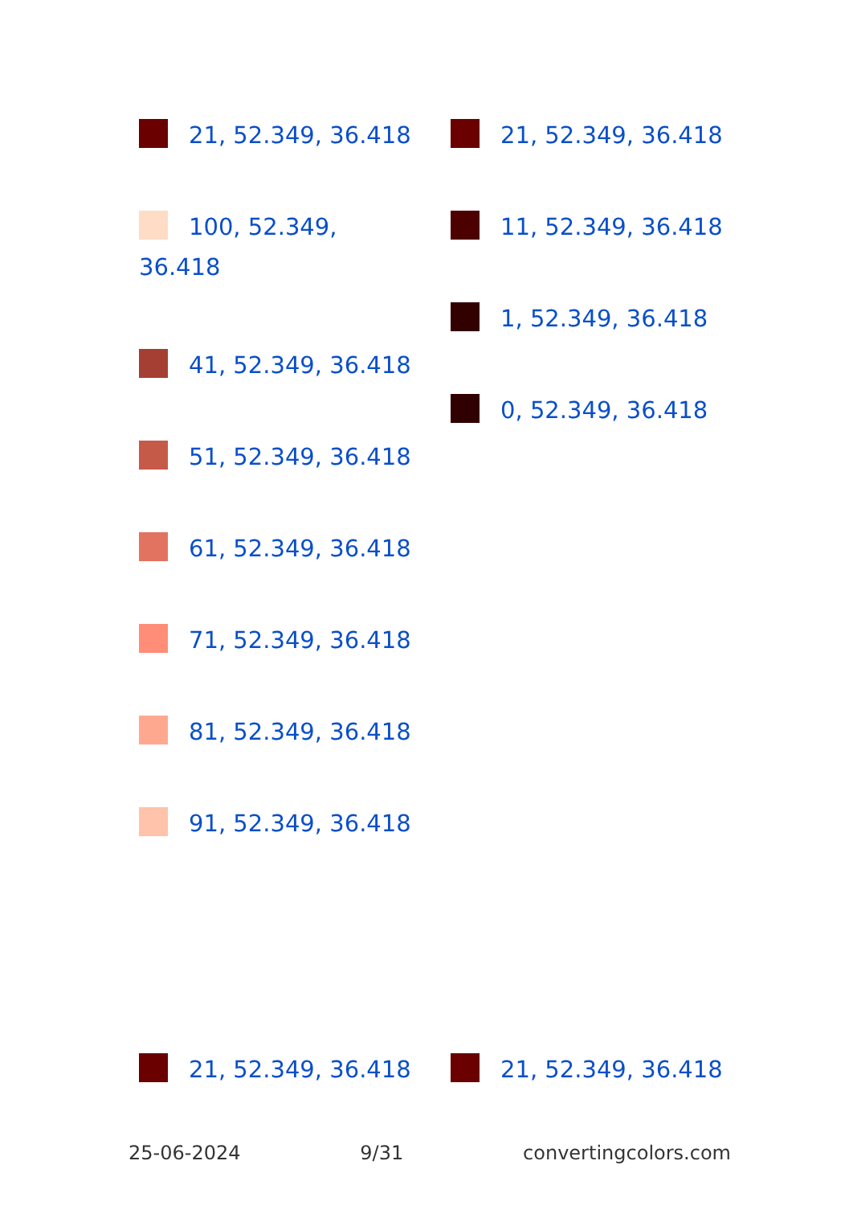21, 52.349, 36.418
100, 52.349, 36.418
41, 52.349, 36.418
51, 52.349, 36.418
61, 52.349, 36.418
71, 52.349, 36.418
81, 52.349, 36.418
91, 52.349, 36.418
21, 52.349, 36.418
11, 52.349, 36.418
1, 52.349, 36.418
0, 52.349, 36.418
21, 52.349, 36.418 21, 52.349, 36.418
25-06-2024 9/31 convertingcolors.com